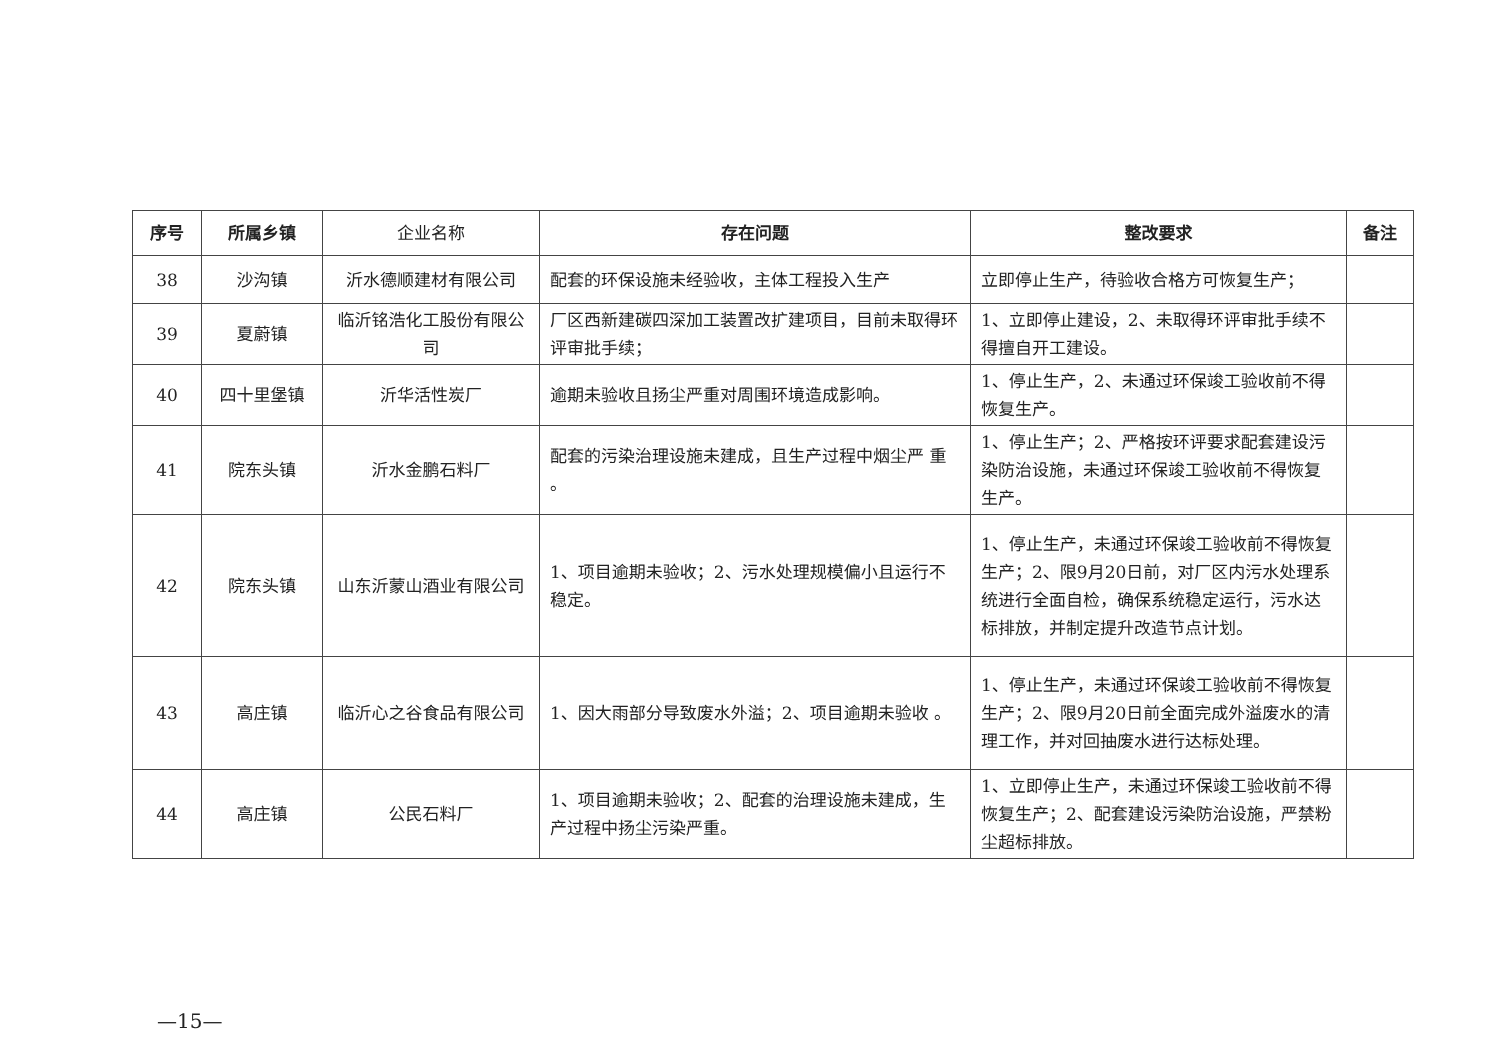| 序号 | 所属乡镇 | 企业名称 | 存在问题 | 整改要求 | 备注 |
| --- | --- | --- | --- | --- | --- |
| 38 | 沙沟镇 | 沂水德顺建材有限公司 | 配套的环保设施未经验收，主体工程投入生产 | 立即停止生产，待验收合格方可恢复生产； | |
| 39 | 夏蔚镇 | 临沂铭浩化工股份有限公司 | 厂区西新建碳四深加工装置改扩建项目，目前未取得环评审批手续； | 1、立即停止建设，2、未取得环评审批手续不得擅自开工建设。 | |
| 40 | 四十里堡镇 | 沂华活性炭厂 | 逾期未验收且扬尘严重对周围环境造成影响。 | 1、停止生产，2、未通过环保竣工验收前不得恢复生产。 | |
| 41 | 院东头镇 | 沂水金鹏石料厂 | 配套的污染治理设施未建成，且生产过程中烟尘严 重 。 | 1、停止生产；2、严格按环评要求配套建设污染防治设施，未通过环保竣工验收前不得恢复生产。 | |
| 42 | 院东头镇 | 山东沂蒙山酒业有限公司 | 1、项目逾期未验收；2、污水处理规模偏小且运行不稳定。 | 1、停止生产，未通过环保竣工验收前不得恢复生产；2、限9月20日前，对厂区内污水处理系统进行全面自检，确保系统稳定运行，污水达标排放，并制定提升改造节点计划。 | |
| 43 | 高庄镇 | 临沂心之谷食品有限公司 | 1、因大雨部分导致废水外溢；2、项目逾期未验收 。 | 1、停止生产，未通过环保竣工验收前不得恢复生产；2、限9月20日前全面完成外溢废水的清理工作，并对回抽废水进行达标处理。 | |
| 44 | 高庄镇 | 公民石料厂 | 1、项目逾期未验收；2、配套的治理设施未建成，生产过程中扬尘污染严重。 | 1、立即停止生产，未通过环保竣工验收前不得恢复生产；2、配套建设污染防治设施，严禁粉尘超标排放。 | |
—15—